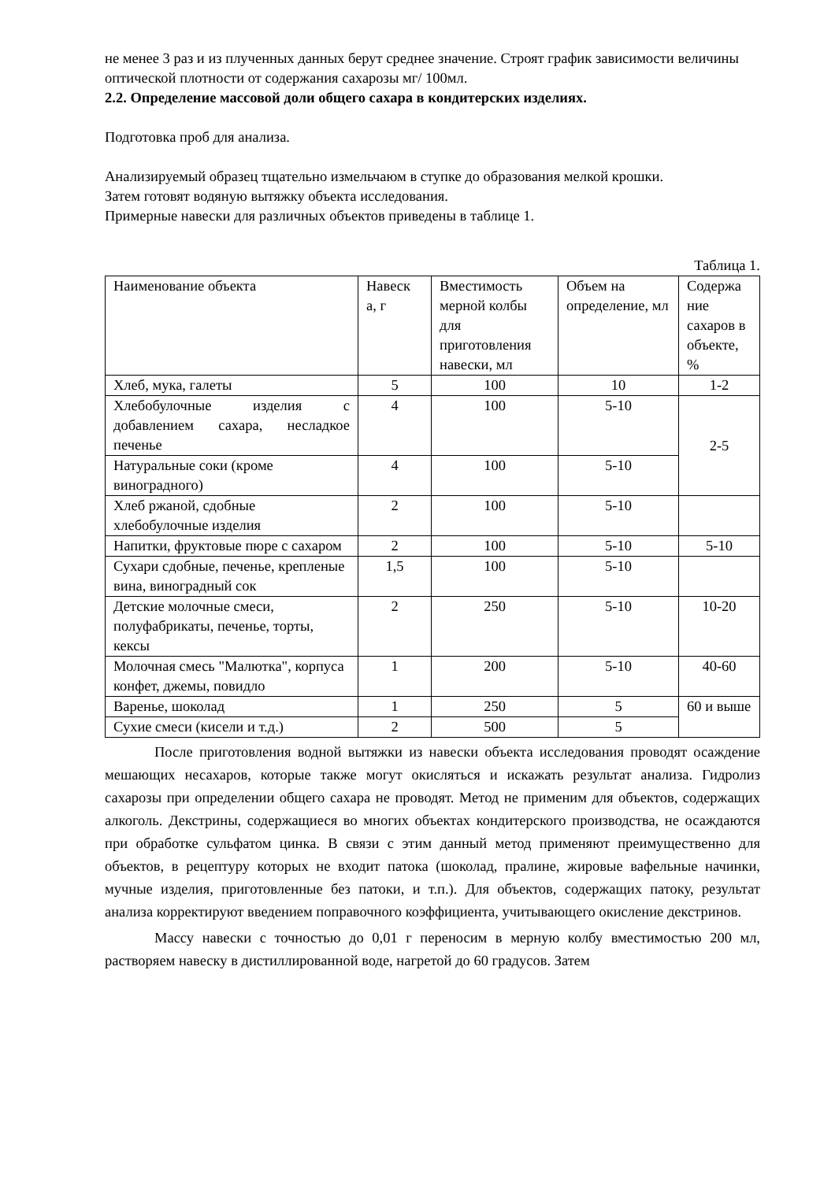не менее 3 раз и из плученных данных берут среднее значение. Строят график зависимости величины оптической плотности от содержания сахарозы мг/ 100мл.
2.2. Определение массовой доли общего сахара в кондитерских изделиях.
Подготовка проб для анализа.
Анализируемый образец тщательно измельчаюм в ступке до образования мелкой крошки.
Затем готовят водяную вытяжку объекта исследования.
Примерные навески для различных объектов приведены в таблице 1.
Таблица 1.
| Наименование объекта | Навеск а, г | Вместимость мерной колбы для приготовления навески, мл | Объем на определение, мл | Содержа ние сахаров в объекте, % |
| Хлеб, мука, галеты | 5 | 100 | 10 | 1-2 |
| Хлебобулочные изделия с добавлением сахара, несладкое печенье | 4 | 100 | 5-10 | 2-5 |
| Натуральные соки (кроме виноградного) | 4 | 100 | 5-10 | |
| Хлеб ржаной, сдобные хлебобулочные изделия | 2 | 100 | 5-10 | |
| Напитки, фруктовые пюре с сахаром | 2 | 100 | 5-10 | 5-10 |
| Сухари сдобные, печенье, крепленые вина, виноградный сок | 1,5 | 100 | 5-10 | |
| Детские молочные смеси, полуфабрикаты, печенье, торты, кексы | 2 | 250 | 5-10 | 10-20 |
| Молочная смесь "Малютка", корпуса конфет, джемы, повидло | 1 | 200 | 5-10 | 40-60 |
| Варенье, шоколад | 1 | 250 | 5 | 60 и выше |
| Сухие смеси (кисели и т.д.) | 2 | 500 | 5 | |
После приготовления водной вытяжки из навески объекта исследования проводят осаждение мешающих несахаров, которые также могут окисляться и искажать результат анализа. Гидролиз сахарозы при определении общего сахара не проводят. Метод не применим для объектов, содержащих алкоголь. Декстрины, содержащиеся во многих объектах кондитерского производства, не осаждаются при обработке сульфатом цинка. В связи с этим данный метод применяют преимущественно для объектов, в рецептуру которых не входит патока (шоколад, пралине, жировые вафельные начинки, мучные изделия, приготовленные без патоки, и т.п.). Для объектов, содержащих патоку, результат анализа корректируют введением поправочного коэффициента, учитывающего окисление декстринов.
Массу навески с точностью до 0,01 г переносим в мерную колбу вместимостью 200 мл, растворяем навеску в дистиллированной воде, нагретой до 60 градусов. Затем